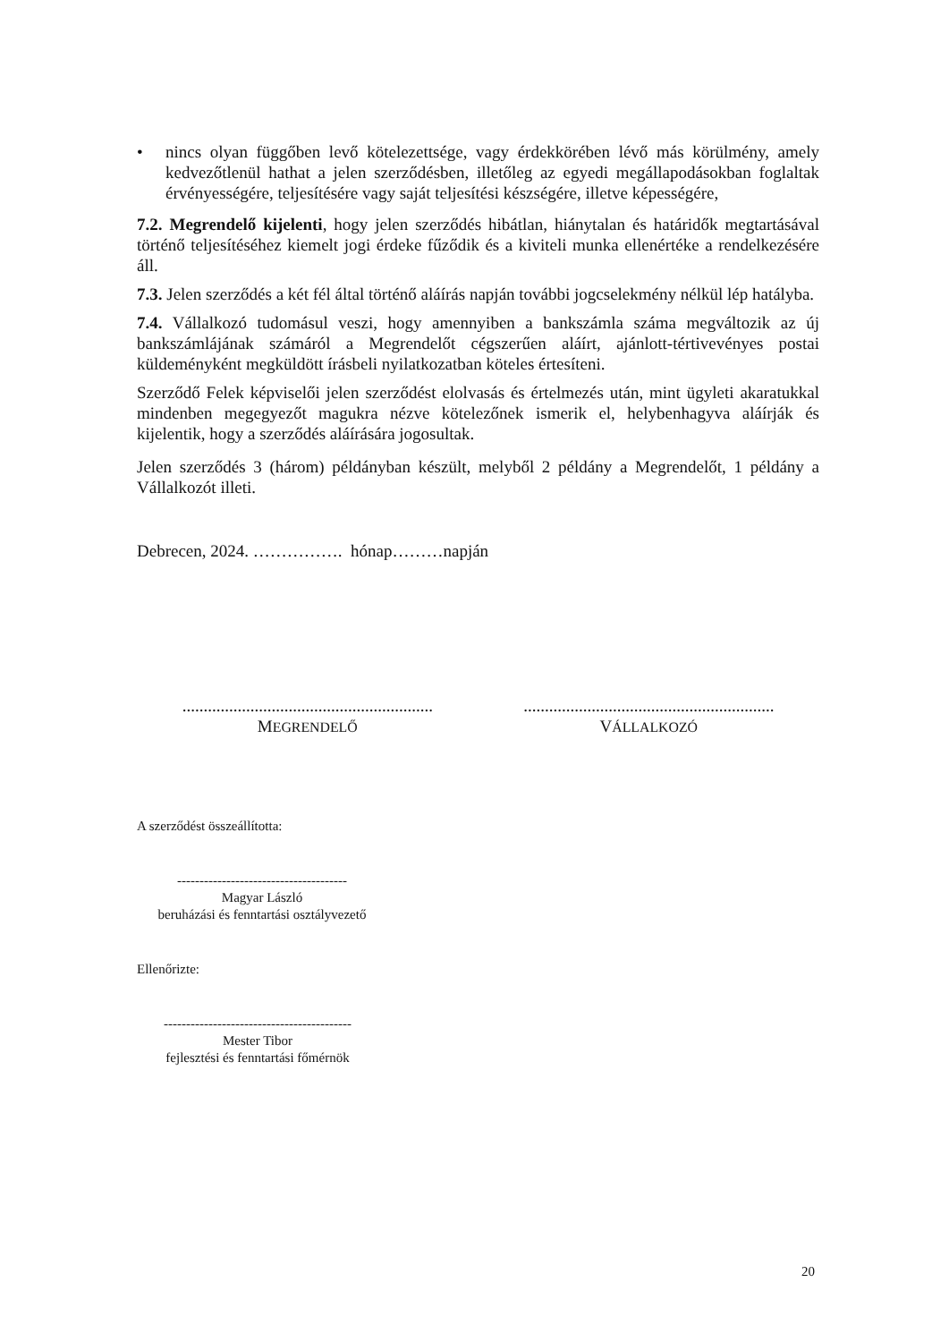• nincs olyan függőben levő kötelezettsége, vagy érdekkörében lévő más körülmény, amely kedvezőtlenül hathat a jelen szerződésben, illetőleg az egyedi megállapodásokban foglaltak érvényességére, teljesítésére vagy saját teljesítési készségére, illetve képességére,
7.2. Megrendelő kijelenti, hogy jelen szerződés hibátlan, hiánytalan és határidők megtartásával történő teljesítéséhez kiemelt jogi érdeke fűződik és a kiviteli munka ellenértéke a rendelkezésére áll.
7.3. Jelen szerződés a két fél által történő aláírás napján további jogcselekmény nélkül lép hatályba.
7.4. Vállalkozó tudomásul veszi, hogy amennyiben a bankszámla száma megváltozik az új bankszámlájának számáról a Megrendelőt cégszerűen aláírt, ajánlott-tértivevényes postai küldeményként megküldött írásbeli nyilatkozatban köteles értesíteni.
Szerződő Felek képviselői jelen szerződést elolvasás és értelmezés után, mint ügyleti akaratukkal mindenben megegyezőt magukra nézve kötelezőnek ismerik el, helybenhagyva aláírják és kijelentik, hogy a szerződés aláírására jogosultak.
Jelen szerződés 3 (három) példányban készült, melyből 2 példány a Megrendelőt, 1 példány a Vállalkozót illeti.
Debrecen, 2024. ……………. hónap………napján
...........................................................
MEGRENDELŐ
...........................................................
VÁLLALKOZÓ
A szerződést összeállította:
--------------------------------------
Magyar László
beruházási és fenntartási osztályvezető
Ellenőrizte:
------------------------------------------
Mester Tibor
fejlesztési és fenntartási főmérnök
20